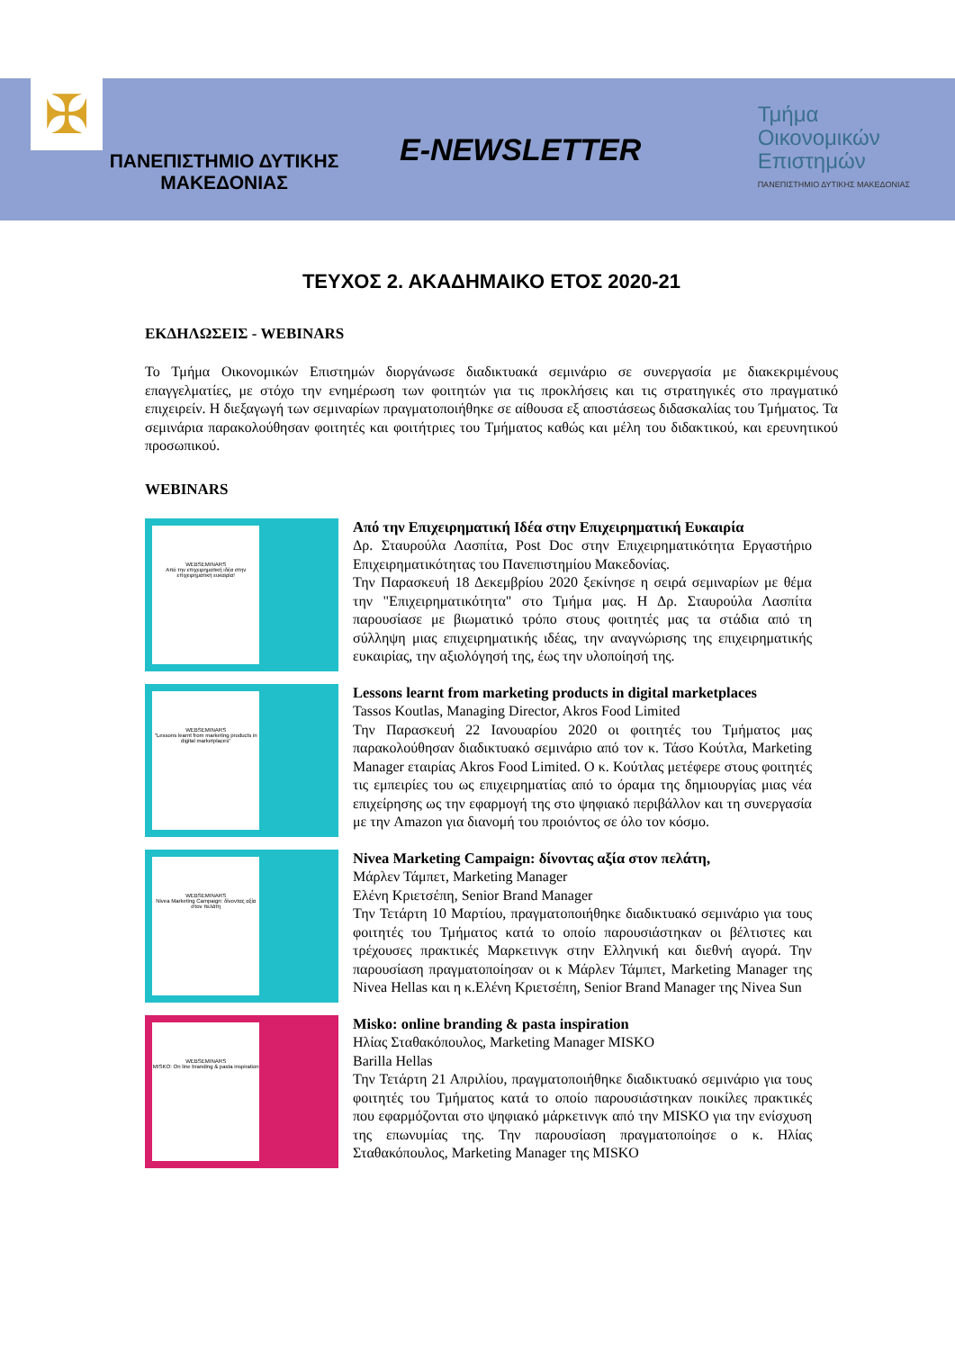✠
ΠΑΝΕΠΙΣΤΗΜΙΟ ΔΥΤΙΚΗΣ ΜΑΚΕΔΟΝΙΑΣ
E-NEWSLETTER
Τμήμα
Οικονομικών
Επιστημών
ΠΑΝΕΠΙΣΤΗΜΙΟ ΔΥΤΙΚΗΣ ΜΑΚΕΔΟΝΙΑΣ
ΤΕΥΧΟΣ 2. ΑΚΑΔΗΜΑΙΚΟ ΕΤΟΣ 2020-21
ΕΚΔΗΛΩΣΕΙΣ - WEBINARS
Το Τμήμα Οικονομικών Επιστημών διοργάνωσε διαδικτυακά σεμινάριο σε συνεργασία με διακεκριμένους επαγγελματίες, με στόχο την ενημέρωση των φοιτητών για τις προκλήσεις και τις στρατηγικές στο πραγματικό επιχειρείν. Η διεξαγωγή των σεμιναρίων πραγματοποιήθηκε σε αίθουσα εξ αποστάσεως διδασκαλίας του Τμήματος. Τα σεμινάρια παρακολούθησαν φοιτητές και φοιτήτριες του Τμήματος καθώς και μέλη του διδακτικού, και ερευνητικού προσωπικού.
WEBINARS
WEBSEMINARS
Από την επιχειρηματική ιδέα στην επιχειρηματική ευκαιρία!
Από την Επιχειρηματική Ιδέα στην Επιχειρηματική Ευκαιρία
Δρ. Σταυρούλα Λασπίτα, Post Doc στην Επιχειρηματικότητα Εργαστήριο Επιχειρηματικότητας του Πανεπιστημίου Μακεδονίας.
Την Παρασκευή 18 Δεκεμβρίου 2020 ξεκίνησε η σειρά σεμιναρίων με θέμα την "Επιχειρηματικότητα" στο Τμήμα μας. Η Δρ. Σταυρούλα Λασπίτα παρουσίασε με βιωματικό τρόπο στους φοιτητές μας τα στάδια από τη σύλληψη μιας επιχειρηματικής ιδέας, την αναγνώρισης της επιχειρηματικής ευκαιρίας, την αξιολόγησή της, έως την υλοποίησή της.
WEBSEMINARS
"Lessons learnt from marketing products in digital marketplaces"
Lessons learnt from marketing products in digital marketplaces
Tassos Koutlas, Managing Director, Akros Food Limited
Την Παρασκευή 22 Ιανουαρίου 2020 οι φοιτητές του Τμήματος μας παρακολούθησαν διαδικτυακό σεμινάριο από τον κ. Τάσο Κούτλα, Marketing Manager εταιρίας Akros Food Limited. Ο κ. Κούτλας μετέφερε στους φοιτητές τις εμπειρίες του ως επιχειρηματίας από το όραμα της δημιουργίας μιας νέα επιχείρησης ως την εφαρμογή της στο ψηφιακό περιβάλλον και τη συνεργασία με την Amazon για διανομή του προιόντος σε όλο τον κόσμο.
WEBSEMINARS
Nivea Marketing Campaign: δίνοντας αξία στον πελάτη
Nivea Marketing Campaign: δίνοντας αξία στον πελάτη,
Μάρλεν Τάμπετ, Marketing Manager
Ελένη Κριετσέπη, Senior Brand Manager
Την Τετάρτη 10 Μαρτίου, πραγματοποιήθηκε διαδικτυακό σεμινάριο για τους φοιτητές του Τμήματος κατά το οποίο παρουσιάστηκαν οι βέλτιστες και τρέχουσες πρακτικές Μαρκετινγκ στην Ελληνική και διεθνή αγορά. Την παρουσίαση πραγματοποίησαν οι κ Μάρλεν Τάμπετ, Marketing Manager της Nivea Hellas και η κ.Ελένη Κριετσέπη, Senior Brand Manager της Nivea Sun
WEBSEMINARS
MISKO: On line branding & pasta inspiration
Misko: online branding & pasta inspiration
Ηλίας Σταθακόπουλος, Marketing Manager MISKO
Barilla Hellas
Την Τετάρτη 21 Απριλίου, πραγματοποιήθηκε διαδικτυακό σεμινάριο για τους φοιτητές του Τμήματος κατά το οποίο παρουσιάστηκαν ποικίλες πρακτικές που εφαρμόζονται στο ψηφιακό μάρκετινγκ από την MISKO για την ενίσχυση της επωνυμίας της. Την παρουσίαση πραγματοποίησε ο κ. Ηλίας Σταθακόπουλος, Marketing Manager της MISKO